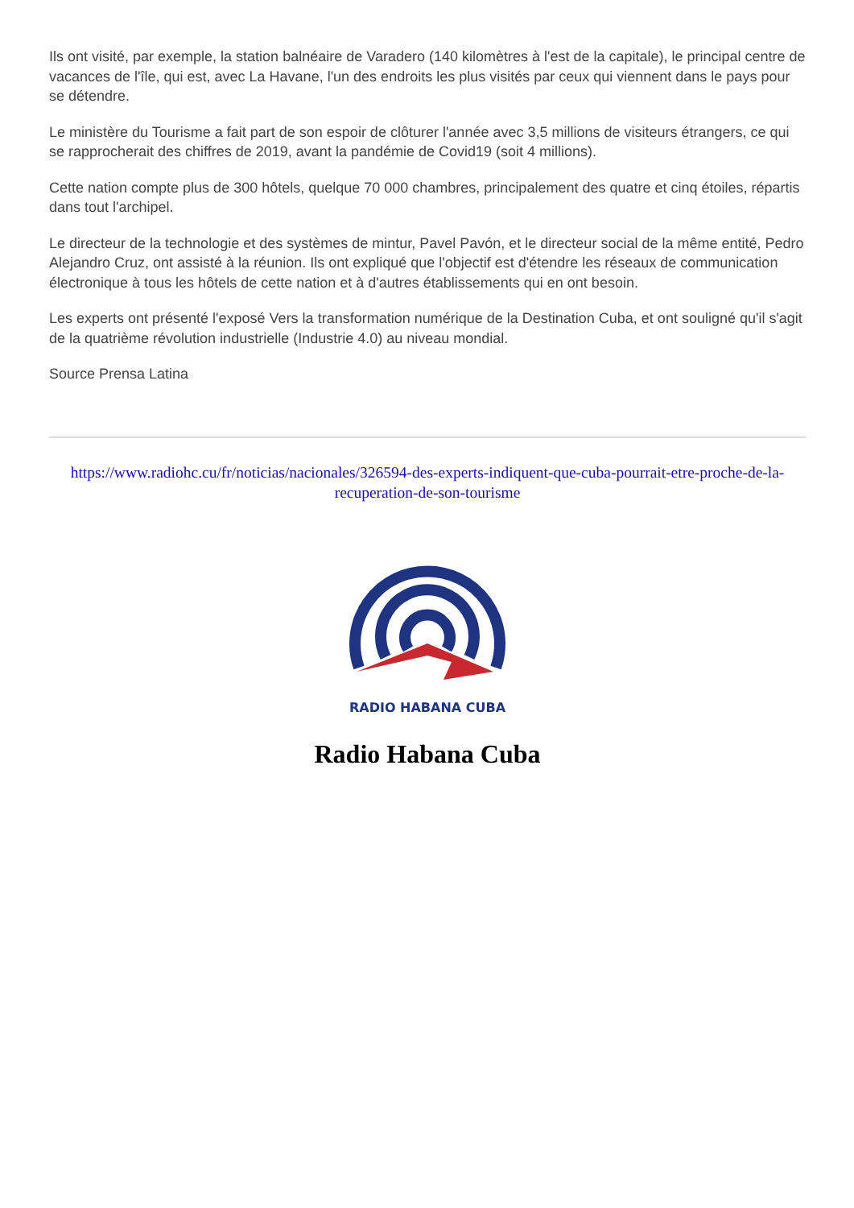Ils ont visité, par exemple, la station balnéaire de Varadero (140 kilomètres à l'est de la capitale), le principal centre de vacances de l'île, qui est, avec La Havane, l'un des endroits les plus visités par ceux qui viennent dans le pays pour se détendre.
Le ministère du Tourisme a fait part de son espoir de clôturer l'année avec 3,5 millions de visiteurs étrangers, ce qui se rapprocherait des chiffres de 2019, avant la pandémie de Covid19 (soit 4 millions).
Cette nation compte plus de 300 hôtels, quelque 70 000 chambres, principalement des quatre et cinq étoiles, répartis dans tout l'archipel.
Le directeur de la technologie et des systèmes de mintur, Pavel Pavón, et le directeur social de la même entité, Pedro Alejandro Cruz, ont assisté à la réunion. Ils ont expliqué que l'objectif est d'étendre les réseaux de communication électronique à tous les hôtels de cette nation et à d'autres établissements qui en ont besoin.
Les experts ont présenté l'exposé Vers la transformation numérique de la Destination Cuba, et ont souligné qu'il s'agit de la quatrième révolution industrielle (Industrie 4.0) au niveau mondial.
Source Prensa Latina
https://www.radiohc.cu/fr/noticias/nacionales/326594-des-experts-indiquent-que-cuba-pourrait-etre-proche-de-la-recuperation-de-son-tourisme
RADIO HABANA CUBA
Radio Habana Cuba